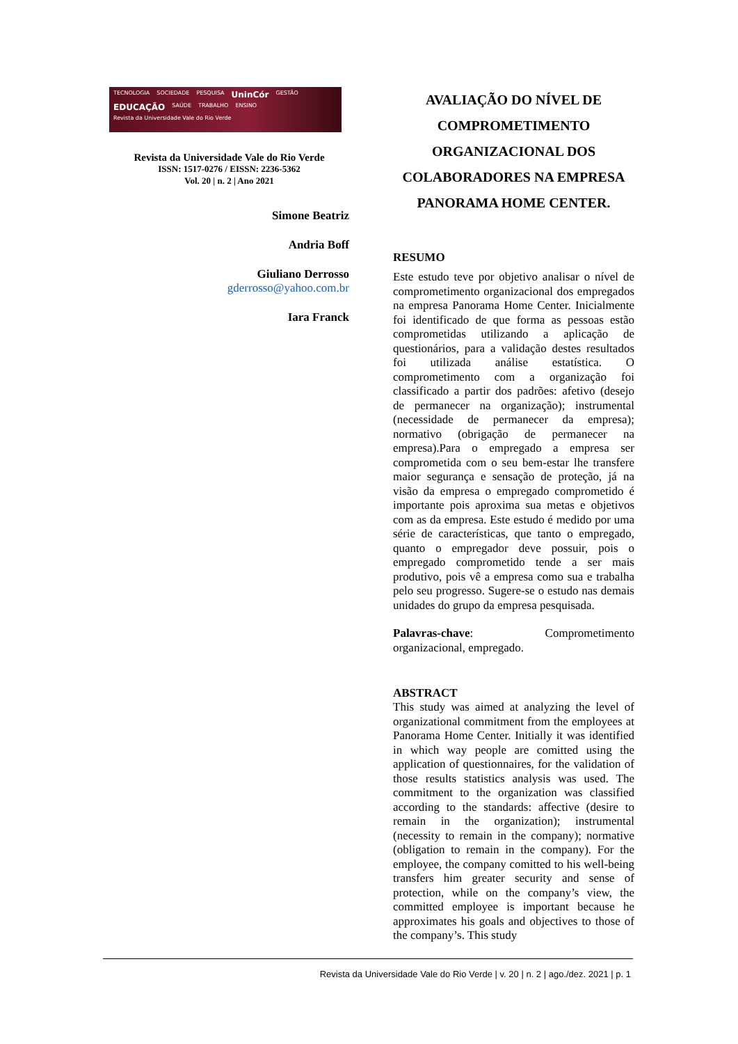TECNOLOGIA SOCIEDADE PESQUISA UninCór GESTÃO EDUCAÇÃO SAÚDE TRABALHO ENSINO Revista da Universidade Vale do Rio Verde
Revista da Universidade Vale do Rio Verde
ISSN: 1517-0276 / EISSN: 2236-5362
Vol. 20 | n. 2 | Ano 2021
Simone Beatriz
Andria Boff
Giuliano Derrosso
gderrosso@yahoo.com.br
Iara Franck
AVALIAÇÃO DO NÍVEL DE COMPROMETIMENTO ORGANIZACIONAL DOS COLABORADORES NA EMPRESA PANORAMA HOME CENTER.
RESUMO
Este estudo teve por objetivo analisar o nível de comprometimento organizacional dos empregados na empresa Panorama Home Center. Inicialmente foi identificado de que forma as pessoas estão comprometidas utilizando a aplicação de questionários, para a validação destes resultados foi utilizada análise estatística. O comprometimento com a organização foi classificado a partir dos padrões: afetivo (desejo de permanecer na organização); instrumental (necessidade de permanecer da empresa); normativo (obrigação de permanecer na empresa).Para o empregado a empresa ser comprometida com o seu bem-estar lhe transfere maior segurança e sensação de proteção, já na visão da empresa o empregado comprometido é importante pois aproxima sua metas e objetivos com as da empresa. Este estudo é medido por uma série de características, que tanto o empregado, quanto o empregador deve possuir, pois o empregado comprometido tende a ser mais produtivo, pois vê a empresa como sua e trabalha pelo seu progresso. Sugere-se o estudo nas demais unidades do grupo da empresa pesquisada.
Palavras-chave: Comprometimento organizacional, empregado.
ABSTRACT
This study was aimed at analyzing the level of organizational commitment from the employees at Panorama Home Center. Initially it was identified in which way people are comitted using the application of questionnaires, for the validation of those results statistics analysis was used. The commitment to the organization was classified according to the standards: affective (desire to remain in the organization); instrumental (necessity to remain in the company); normative (obligation to remain in the company). For the employee, the company comitted to his well-being transfers him greater security and sense of protection, while on the company’s view, the committed employee is important because he approximates his goals and objectives to those of the company’s. This study
Revista da Universidade Vale do Rio Verde | v. 20 | n. 2 | ago./dez. 2021 | p. 1